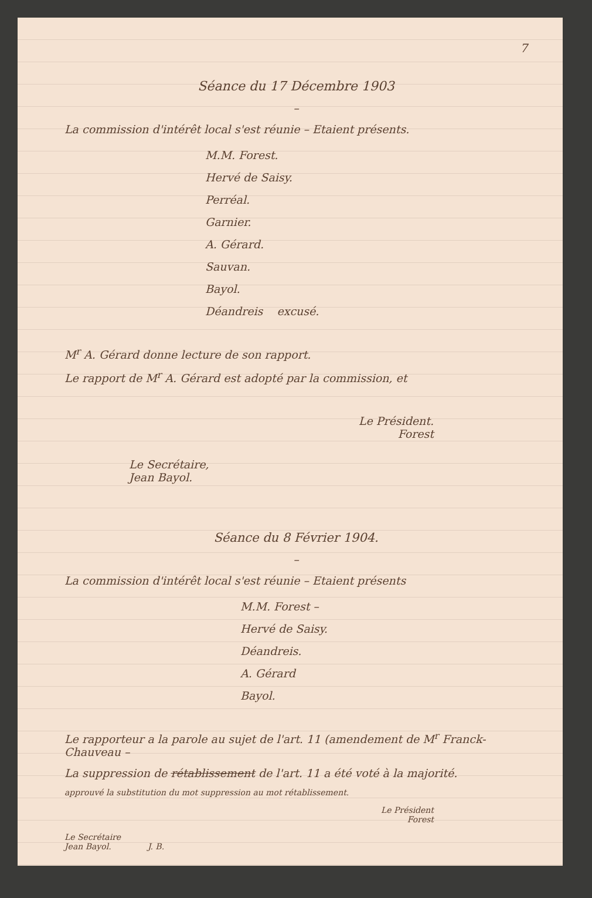7
Séance du 17 Décembre 1903
–
La commission d'intérêt local s'est réunie – Etaient présents.
M.M. Forest.
Hervé de Saisy.
Perréal.
Garnier.
A. Gérard.
Sauvan.
Bayol.
Déandreis excusé.
M<sup>r</sup> A. Gérard donne lecture de son rapport.
Le rapport de M<sup>r</sup> A. Gérard est adopté par la commission, et
Le Président.
Forest
Le Secrétaire,
Jean Bayol.
Séance du 8 Février 1904.
–
La commission d'intérêt local s'est réunie – Etaient présents
M.M. Forest –
Hervé de Saisy.
Déandreis.
A. Gérard
Bayol.
Le rapporteur a la parole au sujet de l'art. 11 (amendement de M<sup>r</sup> Franck-Chauveau –
La suppression de rétablissement de l'art. 11 a été voté à la majorité.
approuvé la substitution du mot suppression au mot rétablissement.
Le Président
Forest
Le Secrétaire
Jean Bayol. J. B.